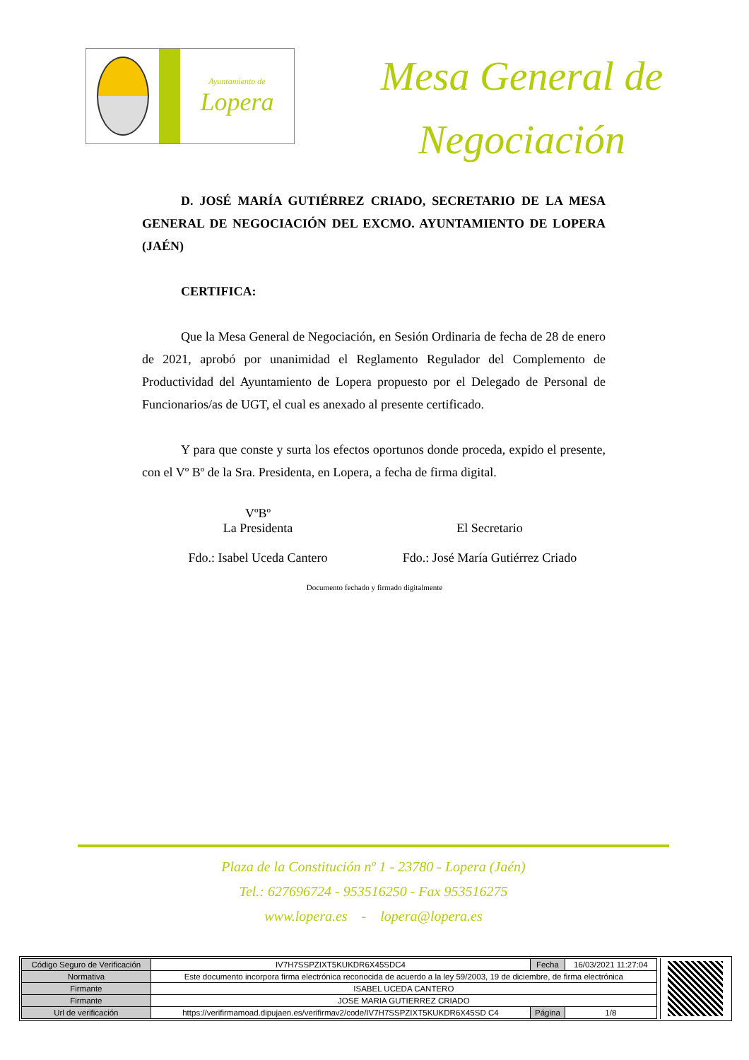Ayuntamiento de
Lopera
Mesa General de
Negociación
D. JOSÉ MARÍA GUTIÉRREZ CRIADO, SECRETARIO DE LA MESA GENERAL DE NEGOCIACIÓN DEL EXCMO. AYUNTAMIENTO DE LOPERA (JAÉN)
CERTIFICA:
Que la Mesa General de Negociación, en Sesión Ordinaria de fecha de 28 de enero de 2021, aprobó por unanimidad el Reglamento Regulador del Complemento de Productividad del Ayuntamiento de Lopera propuesto por el Delegado de Personal de Funcionarios/as de UGT, el cual es anexado al presente certificado.
Y para que conste y surta los efectos oportunos donde proceda, expido el presente, con el Vº Bº de la Sra. Presidenta, en Lopera, a fecha de firma digital.
VºBº
La Presidenta
Fdo.: Isabel Uceda Cantero
El Secretario
Fdo.: José María Gutiérrez Criado
Documento fechado y firmado digitalmente
Plaza de la Constitución nº 1 - 23780 - Lopera (Jaén)
Tel.: 627696724 - 953516250 - Fax 953516275
www.lopera.es - lopera@lopera.es
| Código Seguro de Verificación | IV7H7SSPZIXT5KUKDR6X45SDC4 | Fecha | 16/03/2021 11:27:04 |
| Normativa | Este documento incorpora firma electrónica reconocida de acuerdo a la ley 59/2003, 19 de diciembre, de firma electrónica | | |
| Firmante | ISABEL UCEDA CANTERO | | |
| Firmante | JOSE MARIA GUTIERREZ CRIADO | | |
| Url de verificación | https://verifirmamoad.dipujaen.es/verifirmav2/code/IV7H7SSPZIXT5KUKDR6X45SD C4 | Página | 1/8 |